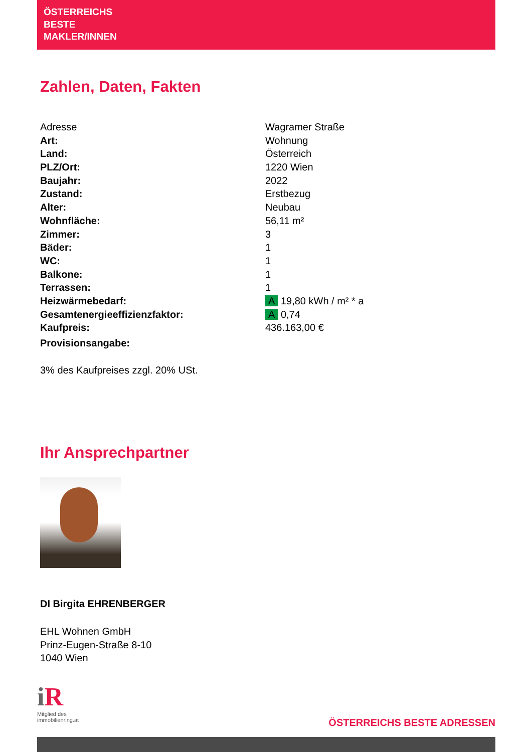ÖSTERREICHS
BESTE
MAKLER/INNEN
Zahlen, Daten, Fakten
| Adresse | Wagramer Straße |
| Art: | Wohnung |
| Land: | Österreich |
| PLZ/Ort: | 1220 Wien |
| Baujahr: | 2022 |
| Zustand: | Erstbezug |
| Alter: | Neubau |
| Wohnfläche: | 56,11 m² |
| Zimmer: | 3 |
| Bäder: | 1 |
| WC: | 1 |
| Balkone: | 1 |
| Terrassen: | 1 |
| Heizwärmebedarf: | A 19,80 kWh / m² * a |
| Gesamtenergieeffizienzfaktor: | A 0,74 |
| Kaufpreis: | 436.163,00 € |
| Provisionsangabe: | |
3% des Kaufpreises zzgl. 20% USt.
Ihr Ansprechpartner
DI Birgita EHRENBERGER
EHL Wohnen GmbH
Prinz-Eugen-Straße 8-10
1040 Wien
i R
Mitglied des
immobilienring.at
ÖSTERREICHS BESTE ADRESSEN